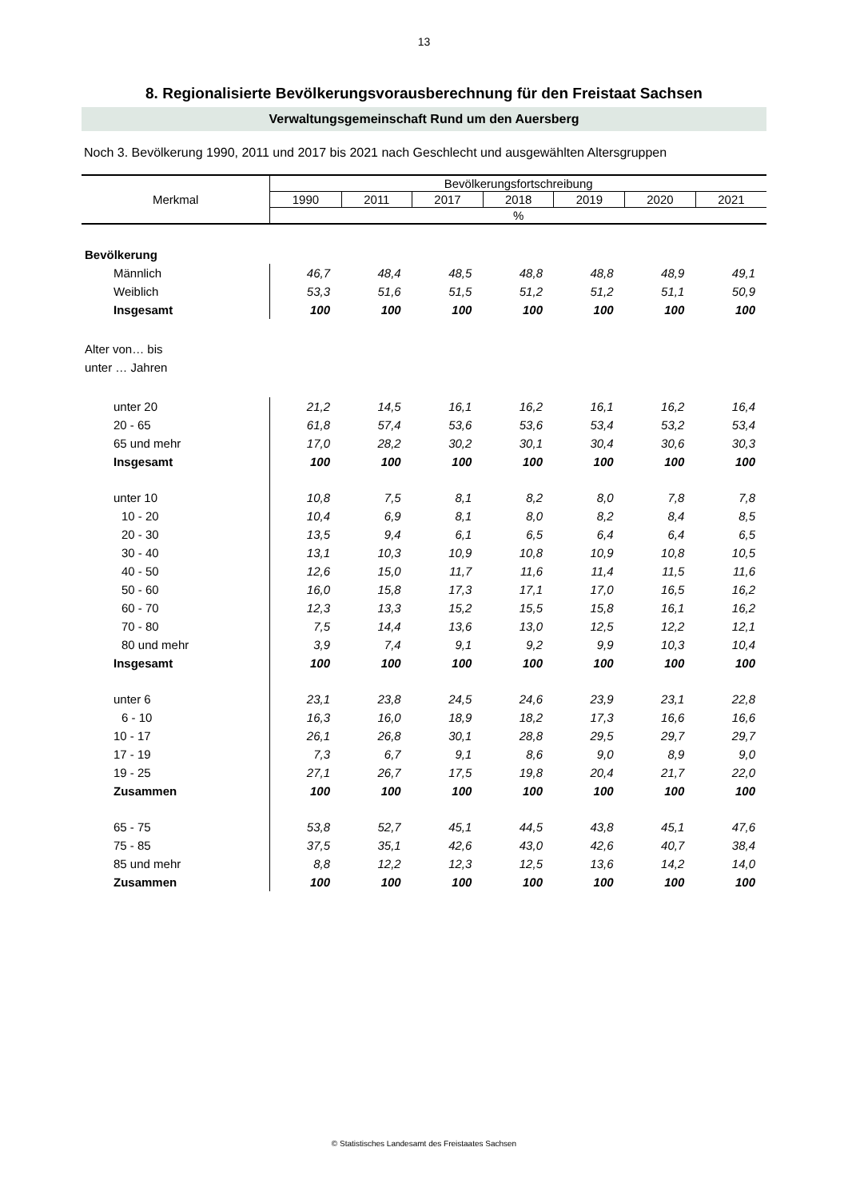13
8. Regionalisierte Bevölkerungsvorausberechnung für den Freistaat Sachsen
Verwaltungsgemeinschaft Rund um den Auersberg
Noch 3. Bevölkerung 1990, 2011 und 2017 bis 2021 nach Geschlecht und ausgewählten Altersgruppen
| Merkmal | Bevölkerungsfortschreibung | | | | | | |
| --- | --- | --- | --- | --- | --- | --- | --- |
| | 1990 | 2011 | 2017 | 2018 | 2019 | 2020 | 2021 |
| | % | | | | | | |
| Bevölkerung | | | | | | | |
| Männlich | 46,7 | 48,4 | 48,5 | 48,8 | 48,8 | 48,9 | 49,1 |
| Weiblich | 53,3 | 51,6 | 51,5 | 51,2 | 51,2 | 51,1 | 50,9 |
| Insgesamt | 100 | 100 | 100 | 100 | 100 | 100 | 100 |
| Alter von… bis | | | | | | | |
| unter … Jahren | | | | | | | |
| unter 20 | 21,2 | 14,5 | 16,1 | 16,2 | 16,1 | 16,2 | 16,4 |
| 20 - 65 | 61,8 | 57,4 | 53,6 | 53,6 | 53,4 | 53,2 | 53,4 |
| 65 und mehr | 17,0 | 28,2 | 30,2 | 30,1 | 30,4 | 30,6 | 30,3 |
| Insgesamt | 100 | 100 | 100 | 100 | 100 | 100 | 100 |
| unter 10 | 10,8 | 7,5 | 8,1 | 8,2 | 8,0 | 7,8 | 7,8 |
| 10 - 20 | 10,4 | 6,9 | 8,1 | 8,0 | 8,2 | 8,4 | 8,5 |
| 20 - 30 | 13,5 | 9,4 | 6,1 | 6,5 | 6,4 | 6,4 | 6,5 |
| 30 - 40 | 13,1 | 10,3 | 10,9 | 10,8 | 10,9 | 10,8 | 10,5 |
| 40 - 50 | 12,6 | 15,0 | 11,7 | 11,6 | 11,4 | 11,5 | 11,6 |
| 50 - 60 | 16,0 | 15,8 | 17,3 | 17,1 | 17,0 | 16,5 | 16,2 |
| 60 - 70 | 12,3 | 13,3 | 15,2 | 15,5 | 15,8 | 16,1 | 16,2 |
| 70 - 80 | 7,5 | 14,4 | 13,6 | 13,0 | 12,5 | 12,2 | 12,1 |
| 80 und mehr | 3,9 | 7,4 | 9,1 | 9,2 | 9,9 | 10,3 | 10,4 |
| Insgesamt | 100 | 100 | 100 | 100 | 100 | 100 | 100 |
| unter 6 | 23,1 | 23,8 | 24,5 | 24,6 | 23,9 | 23,1 | 22,8 |
| 6 - 10 | 16,3 | 16,0 | 18,9 | 18,2 | 17,3 | 16,6 | 16,6 |
| 10 - 17 | 26,1 | 26,8 | 30,1 | 28,8 | 29,5 | 29,7 | 29,7 |
| 17 - 19 | 7,3 | 6,7 | 9,1 | 8,6 | 9,0 | 8,9 | 9,0 |
| 19 - 25 | 27,1 | 26,7 | 17,5 | 19,8 | 20,4 | 21,7 | 22,0 |
| Zusammen | 100 | 100 | 100 | 100 | 100 | 100 | 100 |
| 65 - 75 | 53,8 | 52,7 | 45,1 | 44,5 | 43,8 | 45,1 | 47,6 |
| 75 - 85 | 37,5 | 35,1 | 42,6 | 43,0 | 42,6 | 40,7 | 38,4 |
| 85 und mehr | 8,8 | 12,2 | 12,3 | 12,5 | 13,6 | 14,2 | 14,0 |
| Zusammen | 100 | 100 | 100 | 100 | 100 | 100 | 100 |
© Statistisches Landesamt des Freistaates Sachsen